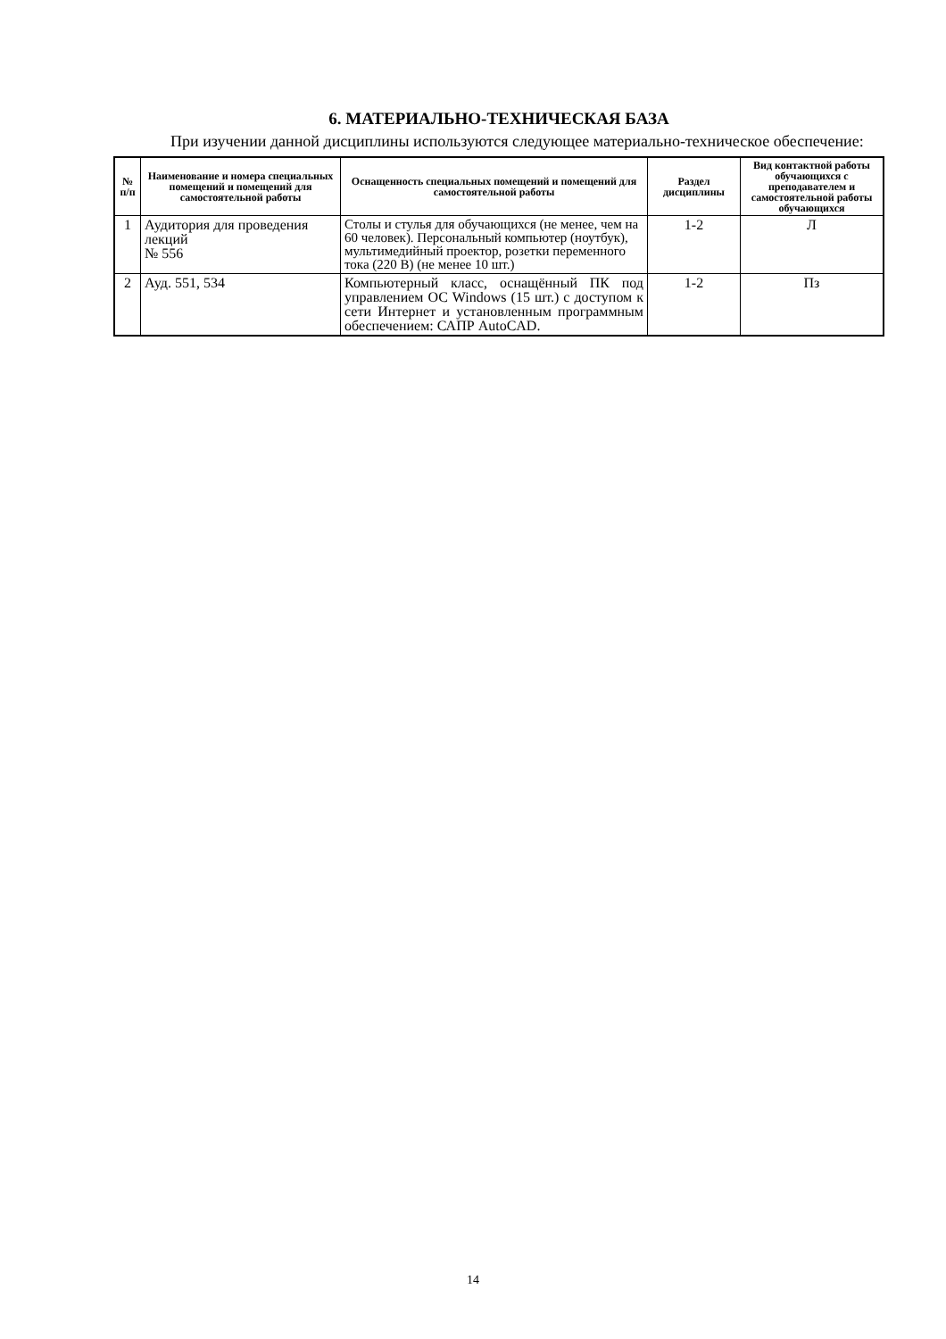6. МАТЕРИАЛЬНО-ТЕХНИЧЕСКАЯ БАЗА
При изучении данной дисциплины используются следующее материально-техническое обеспечение:
| № п/п | Наименование и номера специальных помещений и помещений для самостоятельной работы | Оснащенность специальных помещений и помещений для самостоятельной работы | Раздел дисциплины | Вид контактной работы обучающихся с преподавателем и самостоятельной работы обучающихся |
| --- | --- | --- | --- | --- |
| 1 | Аудитория для проведения лекций № 556 | Столы и стулья для обучающихся (не менее, чем на 60 человек). Персональный компьютер (ноутбук), мультимедийный проектор, розетки переменного тока (220 В) (не менее 10 шт.) | 1-2 | Л |
| 2 | Ауд. 551, 534 | Компьютерный класс, оснащённый ПК под управлением ОС Windows (15 шт.) с доступом к сети Интернет и установленным программным обеспечением: САПР AutoCAD. | 1-2 | Пз |
14